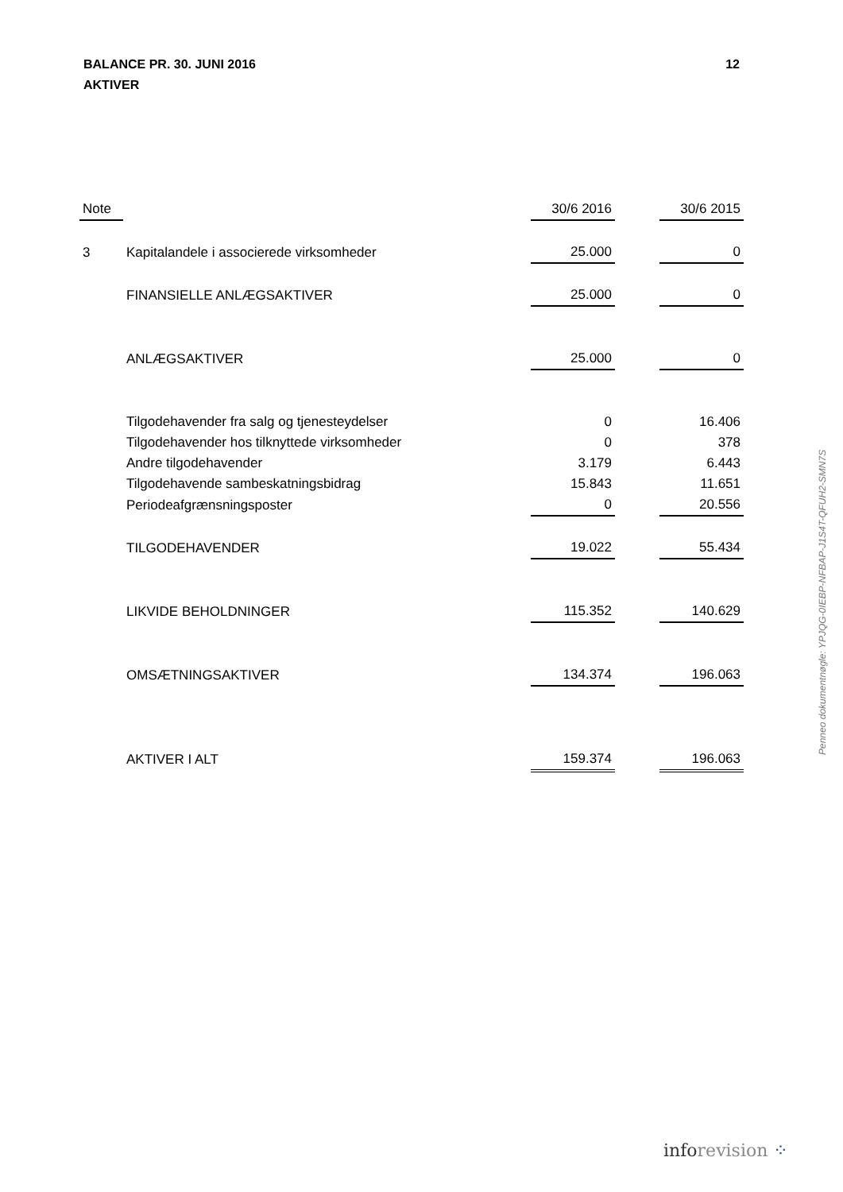12 BALANCE PR. 30. JUNI 2016
AKTIVER
| Note | | 30/6 2016 | | 30/6 2015 |
| --- | --- | --- | --- | --- |
| 3 | Kapitalandele i associerede virksomheder | 25.000 | | 0 |
| | FINANSIELLE ANLÆGSAKTIVER | 25.000 | | 0 |
| | ANLÆGSAKTIVER | 25.000 | | 0 |
| | Tilgodehavender fra salg og tjenesteydelser | 0 | | 16.406 |
| | Tilgodehavender hos tilknyttede virksomheder | 0 | | 378 |
| | Andre tilgodehavender | 3.179 | | 6.443 |
| | Tilgodehavende sambeskatningsbidrag | 15.843 | | 11.651 |
| | Periodeafgrænsningsposter | 0 | | 20.556 |
| | TILGODEHAVENDER | 19.022 | | 55.434 |
| | LIKVIDE BEHOLDNINGER | 115.352 | | 140.629 |
| | OMSÆTNINGSAKTIVER | 134.374 | | 196.063 |
| | AKTIVER I ALT | 159.374 | | 196.063 |
Penneo dokumentnøgle: YPJQG-0IEBP-NFBAP-J1S4T-QFUH2-SMN7S
inforevision ⁘